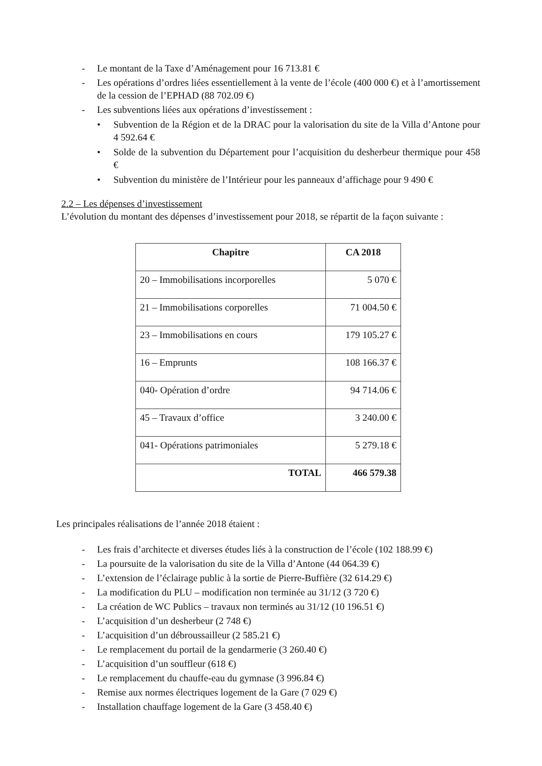- Le montant de la Taxe d’Aménagement pour 16 713.81 €
- Les opérations d’ordres liées essentiellement à la vente de l’école (400 000 €) et à l’amortissement de la cession de l’EPHAD (88 702.09 €)
- Les subventions liées aux opérations d’investissement :
• Subvention de la Région et de la DRAC pour la valorisation du site de la Villa d’Antone pour 4 592.64 €
• Solde de la subvention du Département pour l’acquisition du desherbeur thermique pour 458 €
• Subvention du ministère de l’Intérieur pour les panneaux d’affichage pour 9 490 €
2.2 – Les dépenses d’investissement
L’évolution du montant des dépenses d’investissement pour 2018, se répartit de la façon suivante :
| Chapitre | CA 2018 |
| --- | --- |
| 20 – Immobilisations incorporelles | 5 070 € |
| 21 – Immobilisations corporelles | 71 004.50 € |
| 23 – Immobilisations en cours | 179 105.27 € |
| 16 – Emprunts | 108 166.37 € |
| 040- Opération d’ordre | 94 714.06 € |
| 45 – Travaux d’office | 3 240.00 € |
| 041- Opérations patrimoniales | 5 279.18 € |
| TOTAL | 466 579.38 |
Les principales réalisations de l’année 2018 étaient :
- Les frais d’architecte et diverses études liés à la construction de l’école (102 188.99 €)
- La poursuite de la valorisation du site de la Villa d’Antone (44 064.39 €)
- L’extension de l’éclairage public à la sortie de Pierre-Buffière (32 614.29 €)
- La modification du PLU – modification non terminée au 31/12 (3 720 €)
- La création de WC Publics – travaux non terminés au 31/12 (10 196.51 €)
- L’acquisition d’un desherbeur (2 748 €)
- L’acquisition d’un débroussailleur (2 585.21 €)
- Le remplacement du portail de la gendarmerie (3 260.40 €)
- L’acquisition d’un souffleur (618 €)
- Le remplacement du chauffe-eau du gymnase (3 996.84 €)
- Remise aux normes électriques logement de la Gare (7 029 €)
- Installation chauffage logement de la Gare (3 458.40 €)